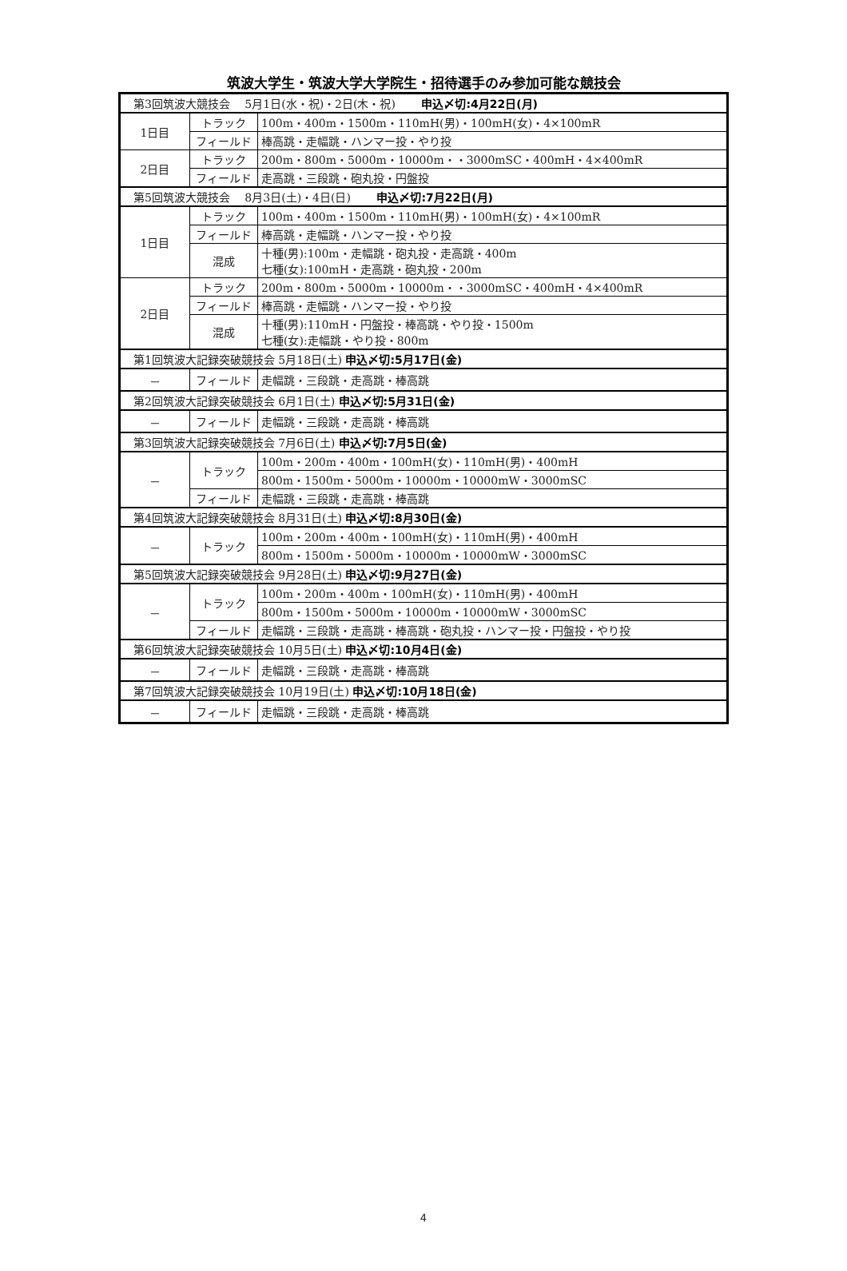筑波大学生・筑波大学大学院生・招待選手のみ参加可能な競技会
| 第3回筑波大競技会 5月1日(水・祝)・2日(木・祝) 申込〆切:4月22日(月) | | |
| 1日目 | トラック | 100m・400m・1500m・110mH(男)・100mH(女)・4×100mR |
| | フィールド | 棒高跳・走幅跳・ハンマー投・やり投 |
| 2日目 | トラック | 200m・800m・5000m・10000m・・3000mSC・400mH・4×400mR |
| | フィールド | 走高跳・三段跳・砲丸投・円盤投 |
| 第5回筑波大競技会 8月3日(土)・4日(日) 申込〆切:7月22日(月) | | |
| 1日目 | トラック | 100m・400m・1500m・110mH(男)・100mH(女)・4×100mR |
| | フィールド | 棒高跳・走幅跳・ハンマー投・やり投 |
| | 混成 | 十種(男):100m・走幅跳・砲丸投・走高跳・400m 七種(女):100mH・走高跳・砲丸投・200m |
| 2日目 | トラック | 200m・800m・5000m・10000m・・3000mSC・400mH・4×400mR |
| | フィールド | 棒高跳・走幅跳・ハンマー投・やり投 |
| | 混成 | 十種(男):110mH・円盤投・棒高跳・やり投・1500m 七種(女):走幅跳・やり投・800m |
| 第1回筑波大記録突破競技会 5月18日(土) 申込〆切:5月17日(金) | | |
| － | フィールド | 走幅跳・三段跳・走高跳・棒高跳 |
| 第2回筑波大記録突破競技会 6月1日(土) 申込〆切:5月31日(金) | | |
| － | フィールド | 走幅跳・三段跳・走高跳・棒高跳 |
| 第3回筑波大記録突破競技会 7月6日(土) 申込〆切:7月5日(金) | | |
| － | トラック | 100m・200m・400m・100mH(女)・110mH(男)・400mH |
| | | 800m・1500m・5000m・10000m・10000mW・3000mSC |
| | フィールド | 走幅跳・三段跳・走高跳・棒高跳 |
| 第4回筑波大記録突破競技会 8月31日(土) 申込〆切:8月30日(金) | | |
| － | トラック | 100m・200m・400m・100mH(女)・110mH(男)・400mH |
| | | 800m・1500m・5000m・10000m・10000mW・3000mSC |
| 第5回筑波大記録突破競技会 9月28日(土) 申込〆切:9月27日(金) | | |
| － | トラック | 100m・200m・400m・100mH(女)・110mH(男)・400mH |
| | | 800m・1500m・5000m・10000m・10000mW・3000mSC |
| | フィールド | 走幅跳・三段跳・走高跳・棒高跳・砲丸投・ハンマー投・円盤投・やり投 |
| 第6回筑波大記録突破競技会 10月5日(土) 申込〆切:10月4日(金) | | |
| － | フィールド | 走幅跳・三段跳・走高跳・棒高跳 |
| 第7回筑波大記録突破競技会 10月19日(土) 申込〆切:10月18日(金) | | |
| － | フィールド | 走幅跳・三段跳・走高跳・棒高跳 |
4